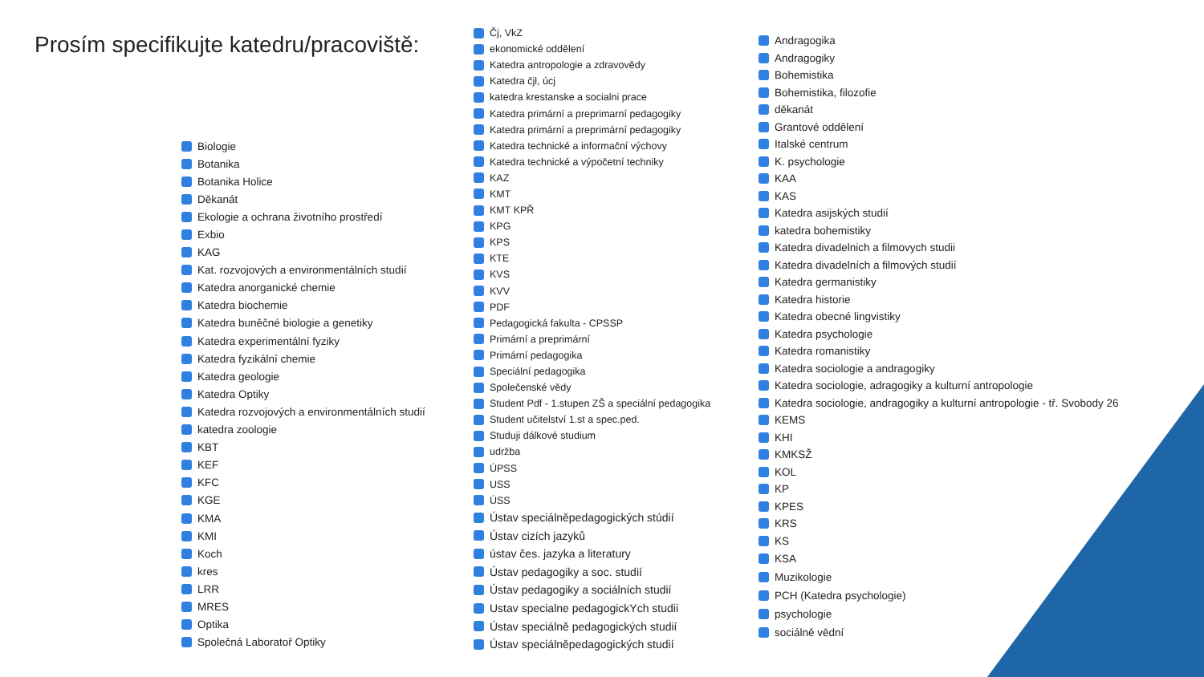Prosím specifikujte katedru/pracoviště:
Biologie
Botanika
Botanika Holice
Děkanát
Ekologie a ochrana životního prostředí
Exbio
KAG
Kat. rozvojových a environmentálních studií
Katedra anorganické chemie
Katedra biochemie
Katedra buněčné biologie a genetiky
Katedra experimentální fyziky
Katedra fyzikální chemie
Katedra geologie
Katedra Optiky
Katedra rozvojových a environmentálních studií
katedra zoologie
KBT
KEF
KFC
KGE
KMA
KMI
Koch
kres
LRR
MRES
Optika
Společná Laboratoř Optiky
Čj, VkZ
ekonomické oddělení
Katedra antropologie a zdravovědy
Katedra čjl, úcj
katedra krestanske a socialni prace
Katedra primární a preprimarní pedagogiky
Katedra primární a preprimární pedagogiky
Katedra technické a informační výchovy
Katedra technické a výpočetní techniky
KAZ
KMT
KMT KPŘ
KPG
KPS
KTE
KVS
KVV
PDF
Pedagogická fakulta - CPSSP
Primární a preprimární
Primární pedagogika
Speciální pedagogika
Společenské vědy
Student Pdf - 1.stupen ZŠ a speciální pedagogika
Student učitelství 1.st a spec.ped.
Studuji dálkové studium
udržba
ÚPSS
USS
ÚSS
Ústav speciálněpedagogických stúdií
Ústav cizích jazyků
ústav čes. jazyka a literatury
Ústav pedagogiky a soc. studií
Ústav pedagogiky a sociálních studií
Ustav specialne pedagogickYch studii
Ústav speciálně pedagogických studií
Ústav speciálněpedagogických studií
Andragogika
Andragogiky
Bohemistika
Bohemistika, filozofie
děkanát
Grantové oddělení
Italské centrum
K. psychologie
KAA
KAS
Katedra asijských studií
katedra bohemistiky
Katedra divadelnich a filmovych studii
Katedra divadelních a filmových studií
Katedra germanistiky
Katedra historie
Katedra obecné lingvistiky
Katedra psychologie
Katedra romanistiky
Katedra sociologie a andragogiky
Katedra sociologie, adragogiky a kulturní antropologie
Katedra sociologie, andragogiky a kulturní antropologie - tř. Svobody 26
KEMS
KHI
KMKSŽ
KOL
KP
KPES
KRS
KS
KSA
Muzikologie
PCH (Katedra psychologie)
psychologie
sociálně vědní